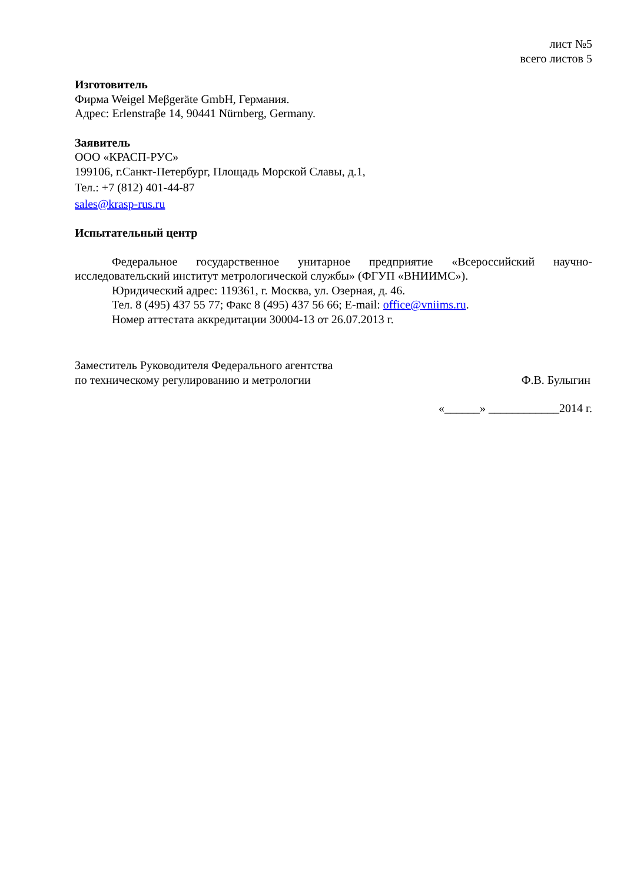лист №5
всего листов 5
Изготовитель
Фирма Weigel Meβgeräte GmbH, Германия.
Адрес: Erlenstraβe 14, 90441 Nürnberg, Germany.
Заявитель
ООО «КРАСП-РУС»
199106, г.Санкт-Петербург, Площадь Морской Славы, д.1,
Тел.: +7 (812) 401-44-87
sales@krasp-rus.ru
Испытательный центр
Федеральное государственное унитарное предприятие «Всероссийский научно-исследовательский институт метрологической службы» (ФГУП «ВНИИМС»).
Юридический адрес: 119361, г. Москва, ул. Озерная, д. 46.
Тел. 8 (495) 437 55 77; Факс 8 (495) 437 56 66; E-mail: office@vniims.ru.
Номер аттестата аккредитации 30004-13 от 26.07.2013 г.
Заместитель Руководителя Федерального агентства
по техническому регулированию и метрологии
Ф.В. Булыгин
«______» ____________2014 г.